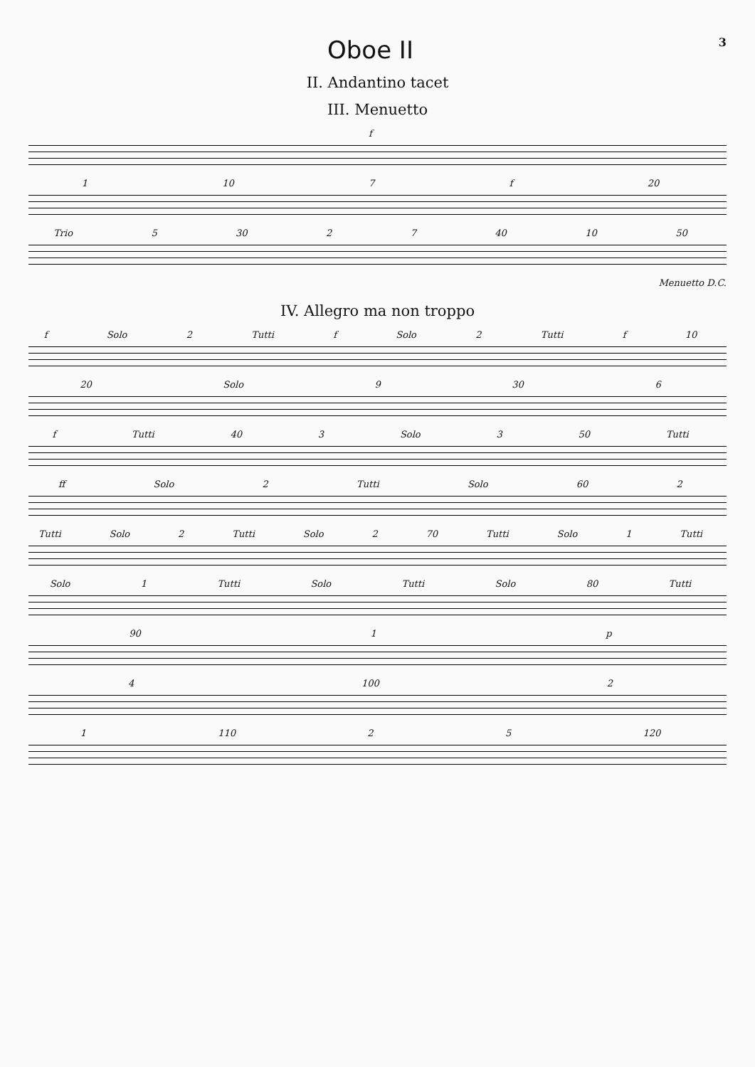Oboe II
3
II. Andantino tacet
III. Menuetto
f
1 10 7 f 20
Trio 5 30 2 7 40 10 50
Menuetto D.C.
IV. Allegro ma non troppo
f Solo 2 Tutti f Solo 2 Tutti f 10
20 Solo 9 30 6
f Tutti 40 3 Solo 3 50 Tutti
ff Solo 2 Tutti Solo 60 2
Tutti Solo 2 Tutti Solo 2 70 Tutti Solo 1 Tutti
Solo 1 Tutti Solo Tutti Solo 80 Tutti
90 1 p
4 100 2
1 110 2 5 120